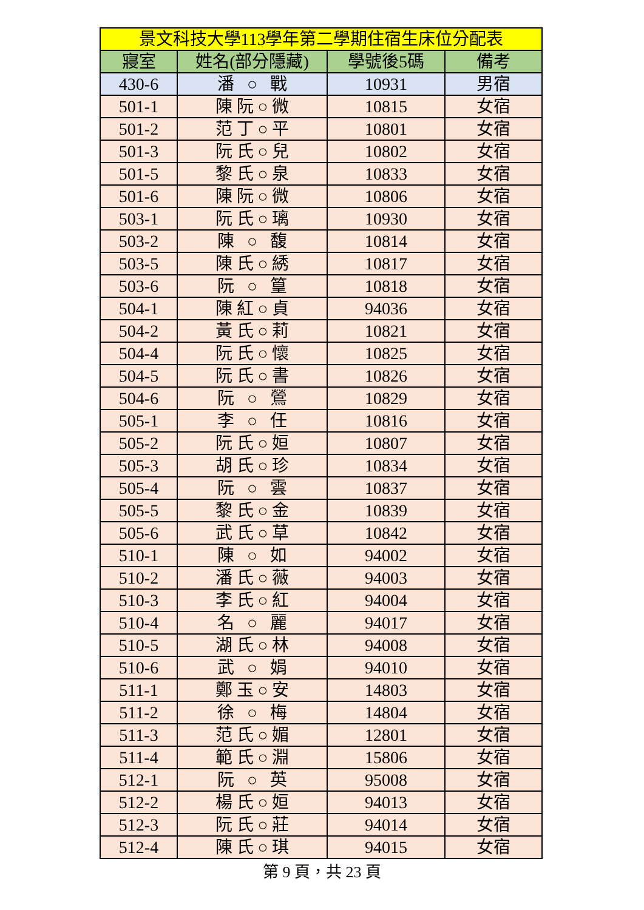| 景文科技大學113學年第二學期住宿生床位分配表 | | | |
| --- | --- | --- | --- |
| 寢室 | 姓名(部分隱藏) | 學號後5碼 | 備考 |
| 430-6 | 潘 ○ 戰 | 10931 | 男宿 |
| 501-1 | 陳 阮 ○ 微 | 10815 | 女宿 |
| 501-2 | 范 丁 ○ 平 | 10801 | 女宿 |
| 501-3 | 阮 氏 ○ 兒 | 10802 | 女宿 |
| 501-5 | 黎 氏 ○ 泉 | 10833 | 女宿 |
| 501-6 | 陳 阮 ○ 微 | 10806 | 女宿 |
| 503-1 | 阮 氏 ○ 璃 | 10930 | 女宿 |
| 503-2 | 陳 ○ 馥 | 10814 | 女宿 |
| 503-5 | 陳 氏 ○ 綉 | 10817 | 女宿 |
| 503-6 | 阮 ○ 篁 | 10818 | 女宿 |
| 504-1 | 陳 紅 ○ 貞 | 94036 | 女宿 |
| 504-2 | 黃 氏 ○ 莉 | 10821 | 女宿 |
| 504-4 | 阮 氏 ○ 懷 | 10825 | 女宿 |
| 504-5 | 阮 氏 ○ 書 | 10826 | 女宿 |
| 504-6 | 阮 ○ 鶯 | 10829 | 女宿 |
| 505-1 | 李 ○ 任 | 10816 | 女宿 |
| 505-2 | 阮 氏 ○ 姮 | 10807 | 女宿 |
| 505-3 | 胡 氏 ○ 珍 | 10834 | 女宿 |
| 505-4 | 阮 ○ 雲 | 10837 | 女宿 |
| 505-5 | 黎 氏 ○ 金 | 10839 | 女宿 |
| 505-6 | 武 氏 ○ 草 | 10842 | 女宿 |
| 510-1 | 陳 ○ 如 | 94002 | 女宿 |
| 510-2 | 潘 氏 ○ 薇 | 94003 | 女宿 |
| 510-3 | 李 氏 ○ 紅 | 94004 | 女宿 |
| 510-4 | 名 ○ 麗 | 94017 | 女宿 |
| 510-5 | 湖 氏 ○ 林 | 94008 | 女宿 |
| 510-6 | 武 ○ 娟 | 94010 | 女宿 |
| 511-1 | 鄭 玉 ○ 安 | 14803 | 女宿 |
| 511-2 | 徐 ○ 梅 | 14804 | 女宿 |
| 511-3 | 范 氏 ○ 媚 | 12801 | 女宿 |
| 511-4 | 範 氏 ○ 淵 | 15806 | 女宿 |
| 512-1 | 阮 ○ 英 | 95008 | 女宿 |
| 512-2 | 楊 氏 ○ 姮 | 94013 | 女宿 |
| 512-3 | 阮 氏 ○ 莊 | 94014 | 女宿 |
| 512-4 | 陳 氏 ○ 琪 | 94015 | 女宿 |
第 9 頁，共 23 頁